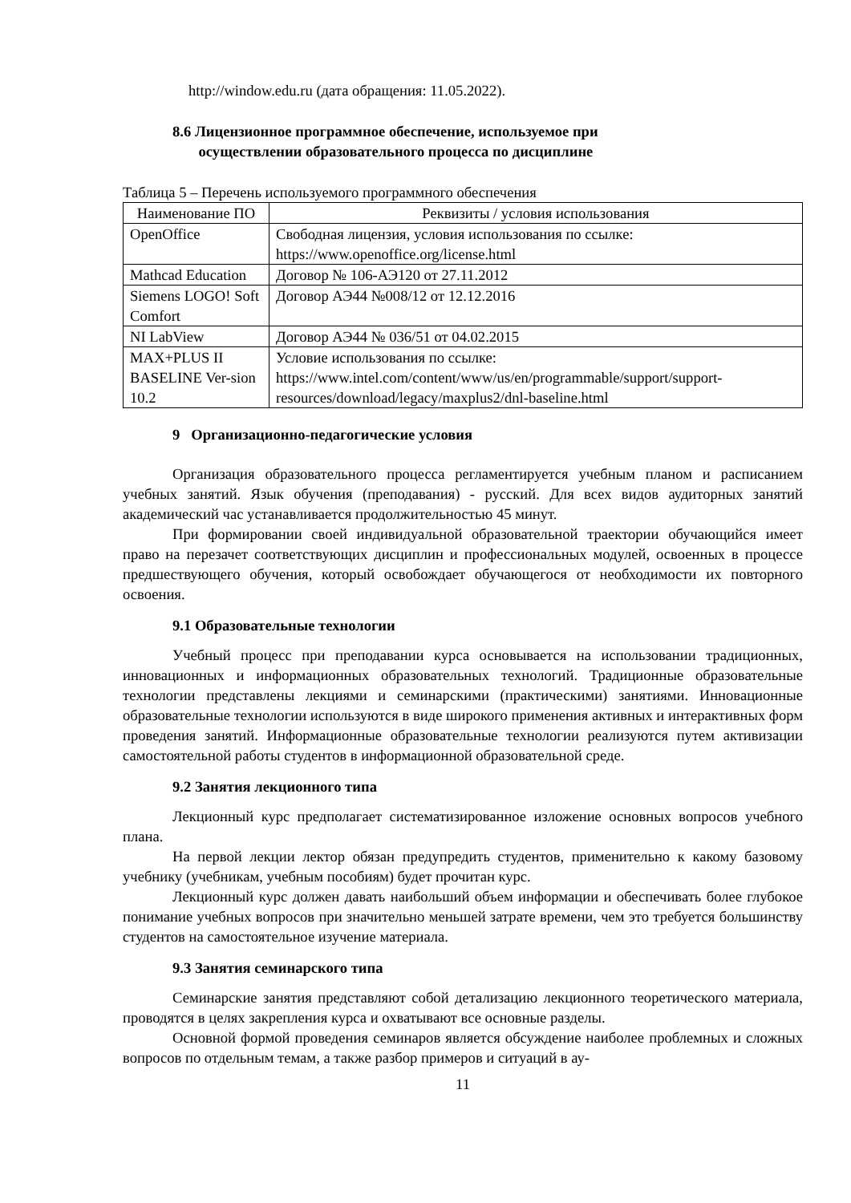http://window.edu.ru (дата обращения: 11.05.2022).
8.6 Лицензионное программное обеспечение, используемое при
осуществлении образовательного процесса по дисциплине
Таблица 5 – Перечень используемого программного обеспечения
| Наименование ПО | Реквизиты / условия использования |
| --- | --- |
| OpenOffice | Свободная лицензия, условия использования по ссылке: https://www.openoffice.org/license.html |
| Mathcad Education | Договор № 106-АЭ120 от 27.11.2012 |
| Siemens LOGO! Soft Comfort | Договор АЭ44 №008/12 от 12.12.2016 |
| NI LabView | Договор АЭ44 № 036/51 от 04.02.2015 |
| MAX+PLUS II BASELINE Ver-sion 10.2 | Условие использования по ссылке: https://www.intel.com/content/www/us/en/programmable/support/support-resources/download/legacy/maxplus2/dnl-baseline.html |
9 Организационно-педагогические условия
Организация образовательного процесса регламентируется учебным планом и расписанием учебных занятий. Язык обучения (преподавания) - русский. Для всех видов аудиторных занятий академический час устанавливается продолжительностью 45 минут.
При формировании своей индивидуальной образовательной траектории обучающийся имеет право на перезачет соответствующих дисциплин и профессиональных модулей, освоенных в процессе предшествующего обучения, который освобождает обучающегося от необходимости их повторного освоения.
9.1 Образовательные технологии
Учебный процесс при преподавании курса основывается на использовании традиционных, инновационных и информационных образовательных технологий. Традиционные образовательные технологии представлены лекциями и семинарскими (практическими) занятиями. Инновационные образовательные технологии используются в виде широкого применения активных и интерактивных форм проведения занятий. Информационные образовательные технологии реализуются путем активизации самостоятельной работы студентов в информационной образовательной среде.
9.2 Занятия лекционного типа
Лекционный курс предполагает систематизированное изложение основных вопросов учебного плана.
На первой лекции лектор обязан предупредить студентов, применительно к какому базовому учебнику (учебникам, учебным пособиям) будет прочитан курс.
Лекционный курс должен давать наибольший объем информации и обеспечивать более глубокое понимание учебных вопросов при значительно меньшей затрате времени, чем это требуется большинству студентов на самостоятельное изучение материала.
9.3 Занятия семинарского типа
Семинарские занятия представляют собой детализацию лекционного теоретического материала, проводятся в целях закрепления курса и охватывают все основные разделы.
Основной формой проведения семинаров является обсуждение наиболее проблемных и сложных вопросов по отдельным темам, а также разбор примеров и ситуаций в ау-
11